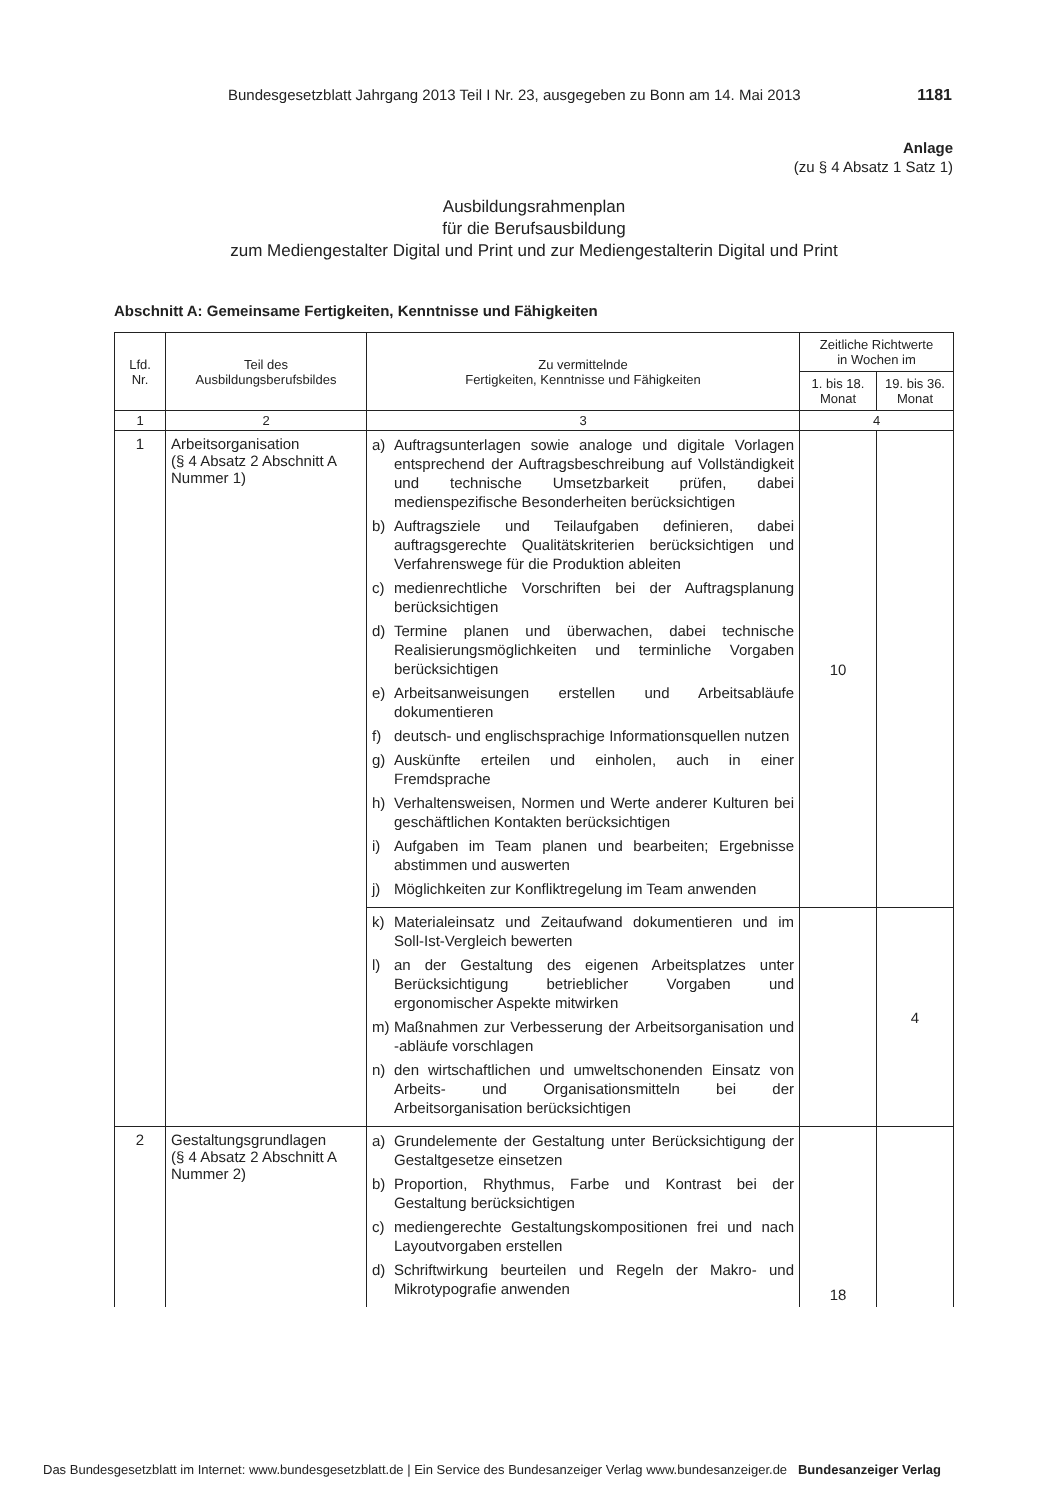Bundesgesetzblatt Jahrgang 2013 Teil I Nr. 23, ausgegeben zu Bonn am 14. Mai 2013 1181
Anlage
(zu § 4 Absatz 1 Satz 1)
Ausbildungsrahmenplan
für die Berufsausbildung
zum Mediengestalter Digital und Print und zur Mediengestalterin Digital und Print
Abschnitt A: Gemeinsame Fertigkeiten, Kenntnisse und Fähigkeiten
| Lfd. Nr. | Teil des Ausbildungsberufsbildes | Zu vermittelnde Fertigkeiten, Kenntnisse und Fähigkeiten | Zeitliche Richtwerte in Wochen im | |
| --- | --- | --- | --- | --- |
| | | | 1. bis 18. Monat | 19. bis 36. Monat |
| 1 | 2 | 3 | 4 | |
| 1 | Arbeitsorganisation (§ 4 Absatz 2 Abschnitt A Nummer 1) | a) Auftragsunterlagen sowie analoge und digitale Vorlagen entsprechend der Auftragsbeschreibung auf Vollständigkeit und technische Umsetzbarkeit prüfen, dabei medienspezifische Besonderheiten berücksichtigen b) Auftragsziele und Teilaufgaben definieren, dabei auftragsgerechte Qualitätskriterien berücksichtigen und Verfahrenswege für die Produktion ableiten c) medienrechtliche Vorschriften bei der Auftragsplanung berücksichtigen d) Termine planen und überwachen, dabei technische Realisierungsmöglichkeiten und terminliche Vorgaben berücksichtigen e) Arbeitsanweisungen erstellen und Arbeitsabläufe dokumentieren f) deutsch- und englischsprachige Informationsquellen nutzen g) Auskünfte erteilen und einholen, auch in einer Fremdsprache h) Verhaltensweisen, Normen und Werte anderer Kulturen bei geschäftlichen Kontakten berücksichtigen i) Aufgaben im Team planen und bearbeiten; Ergebnisse abstimmen und auswerten j) Möglichkeiten zur Konfliktregelung im Team anwenden | 10 | |
| | | k) Materialeinsatz und Zeitaufwand dokumentieren und im Soll-Ist-Vergleich bewerten l) an der Gestaltung des eigenen Arbeitsplatzes unter Berücksichtigung betrieblicher Vorgaben und ergonomischer Aspekte mitwirken m) Maßnahmen zur Verbesserung der Arbeitsorganisation und -abläufe vorschlagen n) den wirtschaftlichen und umweltschonenden Einsatz von Arbeits- und Organisationsmitteln bei der Arbeitsorganisation berücksichtigen | | 4 |
| 2 | Gestaltungsgrundlagen (§ 4 Absatz 2 Abschnitt A Nummer 2) | a) Grundelemente der Gestaltung unter Berücksichtigung der Gestaltgesetze einsetzen b) Proportion, Rhythmus, Farbe und Kontrast bei der Gestaltung berücksichtigen c) mediengerechte Gestaltungskompositionen frei und nach Layoutvorgaben erstellen d) Schriftwirkung beurteilen und Regeln der Makro- und Mikrotypografie anwenden | 18 | |
Das Bundesgesetzblatt im Internet: www.bundesgesetzblatt.de | Ein Service des Bundesanzeiger Verlag www.bundesanzeiger.de Bundesanzeiger Verlag